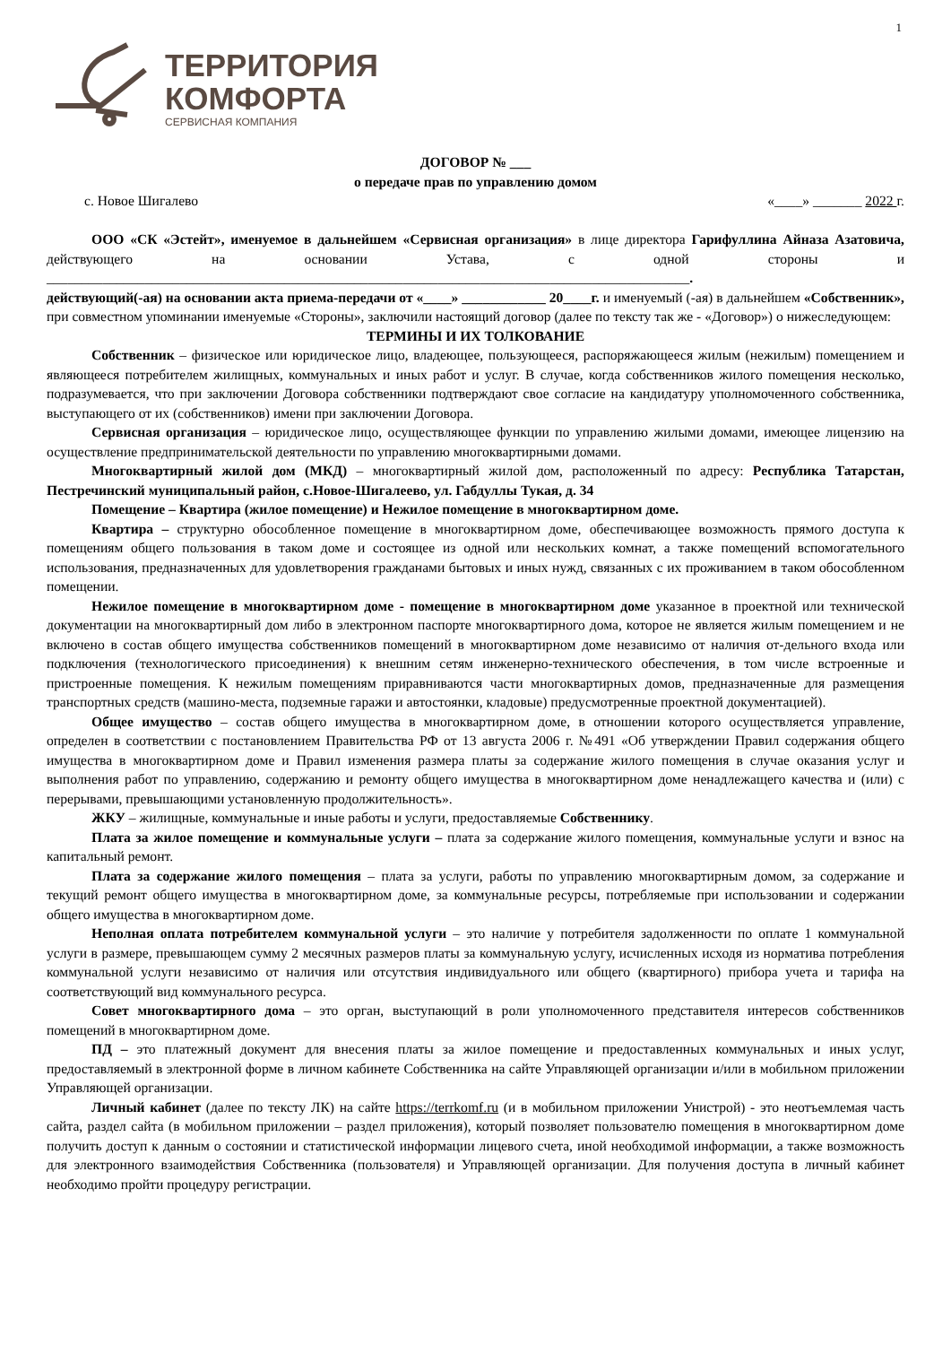1
ТЕРРИТОРИЯ
КОМФОРТА
СЕРВИСНАЯ КОМПАНИЯ
ДОГОВОР № ___
о передаче прав по управлению домом
с. Новое Шигалево «____» _______ 2022 г.
ООО «СК «Эстейт», именуемое в дальнейшем «Сервисная организация» в лице директора Гарифуллина Айназа Азатовича, действующего на основании Устава, с одной стороны и ____________________________________________________________________________________________.
действующий(-ая) на основании акта приема-передачи от «____» ____________ 20____г. и именуемый (-ая) в дальнейшем «Собственник», при совместном упоминании именуемые «Стороны», заключили настоящий договор (далее по тексту так же - «Договор») о нижеследующем:
ТЕРМИНЫ И ИХ ТОЛКОВАНИЕ
Собственник – физическое или юридическое лицо, владеющее, пользующееся, распоряжающееся жилым (нежилым) помещением и являющееся потребителем жилищных, коммунальных и иных работ и услуг. В случае, когда собственников жилого помещения несколько, подразумевается, что при заключении Договора собственники подтверждают свое согласие на кандидатуру уполномоченного собственника, выступающего от их (собственников) имени при заключении Договора.
Сервисная организация – юридическое лицо, осуществляющее функции по управлению жилыми домами, имеющее лицензию на осуществление предпринимательской деятельности по управлению многоквартирными домами.
Многоквартирный жилой дом (МКД) – многоквартирный жилой дом, расположенный по адресу: Республика Татарстан, Пестречинский муниципальный район, с.Новое-Шигалеево, ул. Габдуллы Тукая, д. 34
Помещение – Квартира (жилое помещение) и Нежилое помещение в многоквартирном доме.
Квартира – структурно обособленное помещение в многоквартирном доме, обеспечивающее возможность прямого доступа к помещениям общего пользования в таком доме и состоящее из одной или нескольких комнат, а также помещений вспомогательного использования, предназначенных для удовлетворения гражданами бытовых и иных нужд, связанных с их проживанием в таком обособленном помещении.
Нежилое помещение в многоквартирном доме - помещение в многоквартирном доме указанное в проектной или технической документации на многоквартирный дом либо в электронном паспорте многоквартирного дома, которое не является жилым помещением и не включено в состав общего имущества собственников помещений в многоквартирном доме независимо от наличия от-дельного входа или подключения (технологического присоединения) к внешним сетям инженерно-технического обеспечения, в том числе встроенные и пристроенные помещения. К нежилым помещениям приравниваются части многоквартирных домов, предназначенные для размещения транспортных средств (машино-места, подземные гаражи и автостоянки, кладовые) предусмотренные проектной документацией).
Общее имущество – состав общего имущества в многоквартирном доме, в отношении которого осуществляется управление, определен в соответствии с постановлением Правительства РФ от 13 августа 2006 г. №491 «Об утверждении Правил содержания общего имущества в многоквартирном доме и Правил изменения размера платы за содержание жилого помещения в случае оказания услуг и выполнения работ по управлению, содержанию и ремонту общего имущества в многоквартирном доме ненадлежащего качества и (или) с перерывами, превышающими установленную продолжительность».
ЖКУ – жилищные, коммунальные и иные работы и услуги, предоставляемые Собственнику.
Плата за жилое помещение и коммунальные услуги – плата за содержание жилого помещения, коммунальные услуги и взнос на капитальный ремонт.
Плата за содержание жилого помещения – плата за услуги, работы по управлению многоквартирным домом, за содержание и текущий ремонт общего имущества в многоквартирном доме, за коммунальные ресурсы, потребляемые при использовании и содержании общего имущества в многоквартирном доме.
Неполная оплата потребителем коммунальной услуги – это наличие у потребителя задолженности по оплате 1 коммунальной услуги в размере, превышающем сумму 2 месячных размеров платы за коммунальную услугу, исчисленных исходя из норматива потребления коммунальной услуги независимо от наличия или отсутствия индивидуального или общего (квартирного) прибора учета и тарифа на соответствующий вид коммунального ресурса.
Совет многоквартирного дома – это орган, выступающий в роли уполномоченного представителя интересов собственников помещений в многоквартирном доме.
ПД – это платежный документ для внесения платы за жилое помещение и предоставленных коммунальных и иных услуг, предоставляемый в электронной форме в личном кабинете Собственника на сайте Управляющей организации и/или в мобильном приложении Управляющей организации.
Личный кабинет (далее по тексту ЛК) на сайте https://terrkomf.ru (и в мобильном приложении Унистрой) - это неотъемлемая часть сайта, раздел сайта (в мобильном приложении – раздел приложения), который позволяет пользователю помещения в многоквартирном доме получить доступ к данным о состоянии и статистической информации лицевого счета, иной необходимой информации, а также возможность для электронного взаимодействия Собственника (пользователя) и Управляющей организации. Для получения доступа в личный кабинет необходимо пройти процедуру регистрации.